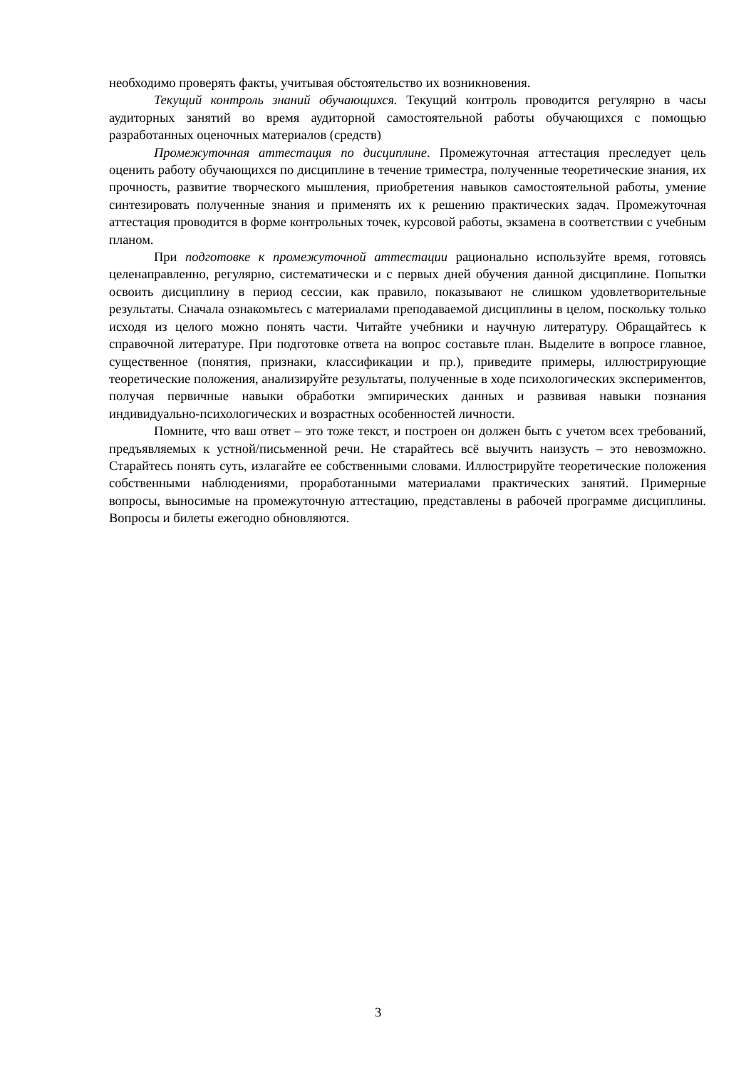необходимо проверять факты, учитывая обстоятельство их возникновения.
Текущий контроль знаний обучающихся. Текущий контроль проводится регулярно в часы аудиторных занятий во время аудиторной самостоятельной работы обучающихся с помощью разработанных оценочных материалов (средств)
Промежуточная аттестация по дисциплине. Промежуточная аттестация преследует цель оценить работу обучающихся по дисциплине в течение триместра, полученные теоретические знания, их прочность, развитие творческого мышления, приобретения навыков самостоятельной работы, умение синтезировать полученные знания и применять их к решению практических задач. Промежуточная аттестация проводится в форме контрольных точек, курсовой работы, экзамена в соответствии с учебным планом.
При подготовке к промежуточной аттестации рационально используйте время, готовясь целенаправленно, регулярно, систематически и с первых дней обучения данной дисциплине. Попытки освоить дисциплину в период сессии, как правило, показывают не слишком удовлетворительные результаты. Сначала ознакомьтесь с материалами преподаваемой дисциплины в целом, поскольку только исходя из целого можно понять части. Читайте учебники и научную литературу. Обращайтесь к справочной литературе. При подготовке ответа на вопрос составьте план. Выделите в вопросе главное, существенное (понятия, признаки, классификации и пр.), приведите примеры, иллюстрирующие теоретические положения, анализируйте результаты, полученные в ходе психологических экспериментов, получая первичные навыки обработки эмпирических данных и развивая навыки познания индивидуально-психологических и возрастных особенностей личности.
Помните, что ваш ответ – это тоже текст, и построен он должен быть с учетом всех требований, предъявляемых к устной/письменной речи. Не старайтесь всё выучить наизусть – это невозможно. Старайтесь понять суть, излагайте ее собственными словами. Иллюстрируйте теоретические положения собственными наблюдениями, проработанными материалами практических занятий. Примерные вопросы, выносимые на промежуточную аттестацию, представлены в рабочей программе дисциплины. Вопросы и билеты ежегодно обновляются.
3